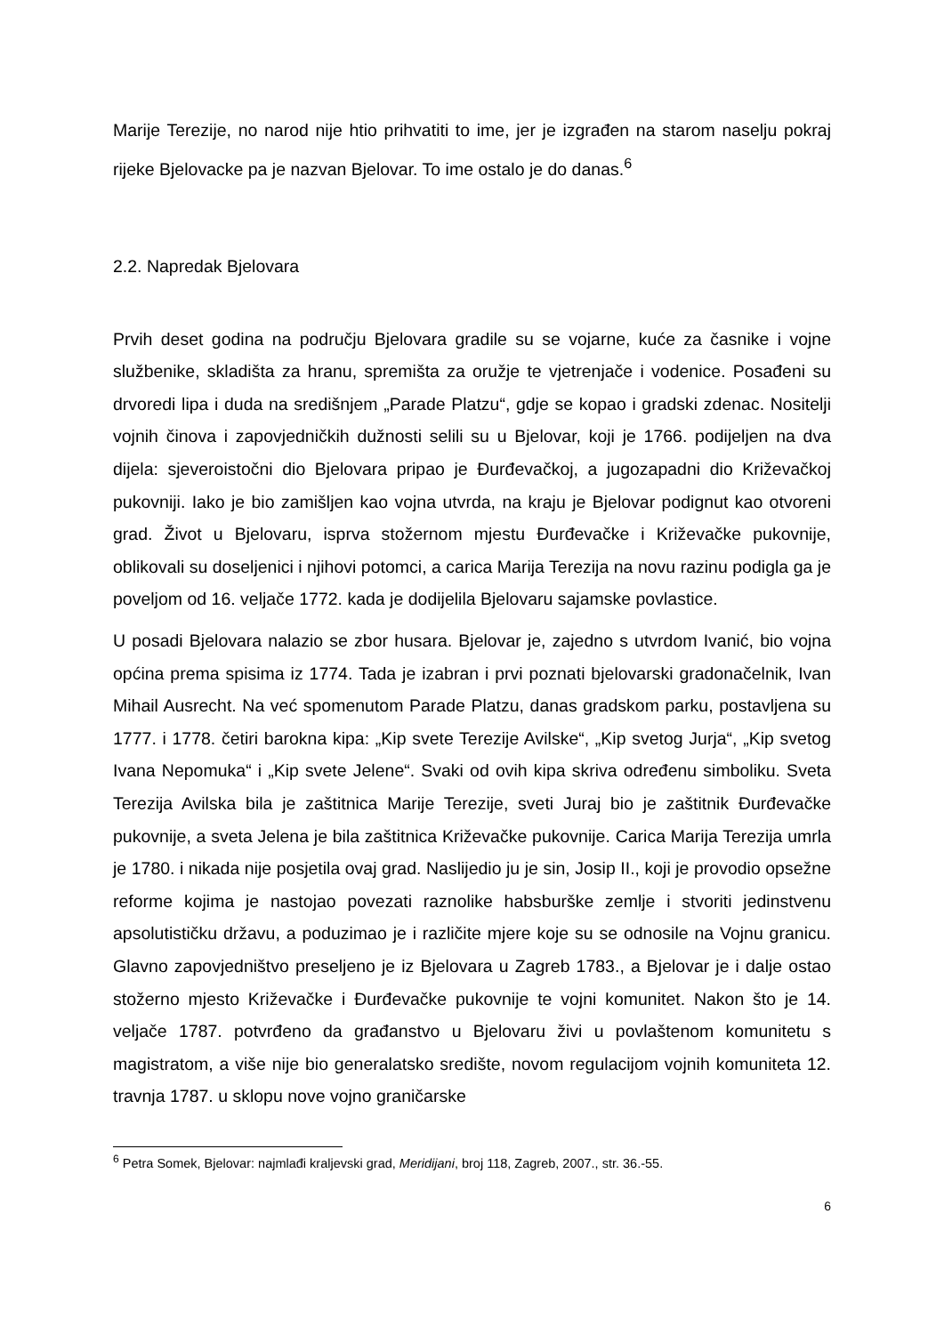Marije Terezije, no narod nije htio prihvatiti to ime, jer je izgrađen na starom naselju pokraj rijeke Bjelovacke pa je nazvan Bjelovar. To ime ostalo je do danas.<sup>6</sup>
2.2. Napredak Bjelovara
Prvih deset godina na području Bjelovara gradile su se vojarne, kuće za časnike i vojne službenike, skladišta za hranu, spremišta za oružje te vjetrenjače i vodenice. Posađeni su drvoredi lipa i duda na središnjem „Parade Platzu“, gdje se kopao i gradski zdenac. Nositelji vojnih činova i zapovjedničkih dužnosti selili su u Bjelovar, koji je 1766. podijeljen na dva dijela: sjeveroistočni dio Bjelovara pripao je Đurđevačkoj, a jugozapadni dio Križevačkoj pukovniji. Iako je bio zamišljen kao vojna utvrda, na kraju je Bjelovar podignut kao otvoreni grad. Život u Bjelovaru, isprva stožernom mjestu Đurđevačke i Križevačke pukovnije, oblikovali su doseljenici i njihovi potomci, a carica Marija Terezija na novu razinu podigla ga je poveljom od 16. veljače 1772. kada je dodijelila Bjelovaru sajamske povlastice.
U posadi Bjelovara nalazio se zbor husara. Bjelovar je, zajedno s utvrdom Ivanić, bio vojna općina prema spisima iz 1774. Tada je izabran i prvi poznati bjelovarski gradonačelnik, Ivan Mihail Ausrecht. Na već spomenutom Parade Platzu, danas gradskom parku, postavljena su 1777. i 1778. četiri barokna kipa: „Kip svete Terezije Avilske“, „Kip svetog Jurja“, „Kip svetog Ivana Nepomuka“ i „Kip svete Jelene“. Svaki od ovih kipa skriva određenu simboliku. Sveta Terezija Avilska bila je zaštitnica Marije Terezije, sveti Juraj bio je zaštitnik Đurđevačke pukovnije, a sveta Jelena je bila zaštitnica Križevačke pukovnije. Carica Marija Terezija umrla je 1780. i nikada nije posjetila ovaj grad. Naslijedio ju je sin, Josip II., koji je provodio opsežne reforme kojima je nastojao povezati raznolike habsburške zemlje i stvoriti jedinstvenu apsolutističku državu, a poduzimao je i različite mjere koje su se odnosile na Vojnu granicu. Glavno zapovjedništvo preseljeno je iz Bjelovara u Zagreb 1783., a Bjelovar je i dalje ostao stožerno mjesto Križevačke i Đurđevačke pukovnije te vojni komunitet. Nakon što je 14. veljače 1787. potvrđeno da građanstvo u Bjelovaru živi u povlaštenom komunitetu s magistratom, a više nije bio generalatsko središte, novom regulacijom vojnih komuniteta 12. travnja 1787. u sklopu nove vojno graničarske
<sup>6</sup> Petra Somek, Bjelovar: najmlađi kraljevski grad, Meridijani, broj 118, Zagreb, 2007., str. 36.-55.
6